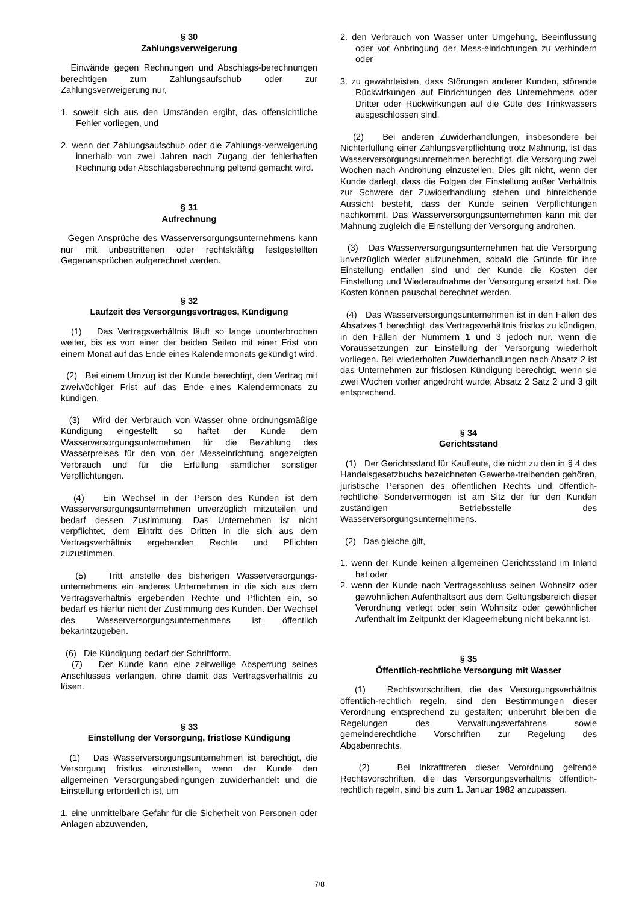§ 30
Zahlungsverweigerung
Einwände gegen Rechnungen und Abschlags-berechnungen berechtigen zum Zahlungsaufschub oder zur Zahlungsverweigerung nur,
1. soweit sich aus den Umständen ergibt, das offensichtliche Fehler vorliegen, und
2. wenn der Zahlungsaufschub oder die Zahlungs-verweigerung innerhalb von zwei Jahren nach Zugang der fehlerhaften Rechnung oder Abschlagsberechnung geltend gemacht wird.
§ 31
Aufrechnung
Gegen Ansprüche des Wasserversorgungsunternehmens kann nur mit unbestrittenen oder rechtskräftig festgestellten Gegenansprüchen aufgerechnet werden.
§ 32
Laufzeit des Versorgungsvortrages, Kündigung
(1) Das Vertragsverhältnis läuft so lange ununterbrochen weiter, bis es von einer der beiden Seiten mit einer Frist von einem Monat auf das Ende eines Kalendermonats gekündigt wird.
(2) Bei einem Umzug ist der Kunde berechtigt, den Vertrag mit zweiwöchiger Frist auf das Ende eines Kalendermonats zu kündigen.
(3) Wird der Verbrauch von Wasser ohne ordnungsmäßige Kündigung eingestellt, so haftet der Kunde dem Wasserversorgungsunternehmen für die Bezahlung des Wasserpreises für den von der Messeinrichtung angezeigten Verbrauch und für die Erfüllung sämtlicher sonstiger Verpflichtungen.
(4) Ein Wechsel in der Person des Kunden ist dem Wasserversorgungsunternehmen unverzüglich mitzuteilen und bedarf dessen Zustimmung. Das Unternehmen ist nicht verpflichtet, dem Eintritt des Dritten in die sich aus dem Vertragsverhältnis ergebenden Rechte und Pflichten zuzustimmen.
(5) Tritt anstelle des bisherigen Wasserversorgungs-unternehmens ein anderes Unternehmen in die sich aus dem Vertragsverhältnis ergebenden Rechte und Pflichten ein, so bedarf es hierfür nicht der Zustimmung des Kunden. Der Wechsel des Wasserversorgungsunternehmens ist öffentlich bekanntzugeben.
(6) Die Kündigung bedarf der Schriftform.
(7) Der Kunde kann eine zeitweilige Absperrung seines Anschlusses verlangen, ohne damit das Vertragsverhältnis zu lösen.
§ 33
Einstellung der Versorgung, fristlose Kündigung
(1) Das Wasserversorgungsunternehmen ist berechtigt, die Versorgung fristlos einzustellen, wenn der Kunde den allgemeinen Versorgungsbedingungen zuwiderhandelt und die Einstellung erforderlich ist, um
1. eine unmittelbare Gefahr für die Sicherheit von Personen oder Anlagen abzuwenden,
2. den Verbrauch von Wasser unter Umgehung, Beeinflussung oder vor Anbringung der Mess-einrichtungen zu verhindern oder
3. zu gewährleisten, dass Störungen anderer Kunden, störende Rückwirkungen auf Einrichtungen des Unternehmens oder Dritter oder Rückwirkungen auf die Güte des Trinkwassers ausgeschlossen sind.
(2) Bei anderen Zuwiderhandlungen, insbesondere bei Nichterfüllung einer Zahlungsverpflichtung trotz Mahnung, ist das Wasserversorgungsunternehmen berechtigt, die Versorgung zwei Wochen nach Androhung einzustellen. Dies gilt nicht, wenn der Kunde darlegt, dass die Folgen der Einstellung außer Verhältnis zur Schwere der Zuwiderhandlung stehen und hinreichende Aussicht besteht, dass der Kunde seinen Verpflichtungen nachkommt. Das Wasserversorgungsunternehmen kann mit der Mahnung zugleich die Einstellung der Versorgung androhen.
(3) Das Wasserversorgungsunternehmen hat die Versorgung unverzüglich wieder aufzunehmen, sobald die Gründe für ihre Einstellung entfallen sind und der Kunde die Kosten der Einstellung und Wiederaufnahme der Versorgung ersetzt hat. Die Kosten können pauschal berechnet werden.
(4) Das Wasserversorgungsunternehmen ist in den Fällen des Absatzes 1 berechtigt, das Vertragsverhältnis fristlos zu kündigen, in den Fällen der Nummern 1 und 3 jedoch nur, wenn die Voraussetzungen zur Einstellung der Versorgung wiederholt vorliegen. Bei wiederholten Zuwiderhandlungen nach Absatz 2 ist das Unternehmen zur fristlosen Kündigung berechtigt, wenn sie zwei Wochen vorher angedroht wurde; Absatz 2 Satz 2 und 3 gilt entsprechend.
§ 34
Gerichtsstand
(1) Der Gerichtsstand für Kaufleute, die nicht zu den in § 4 des Handelsgesetzbuchs bezeichneten Gewerbe-treibenden gehören, juristische Personen des öffentlichen Rechts und öffentlich-rechtliche Sondervermögen ist am Sitz der für den Kunden zuständigen Betriebsstelle des Wasserversorgungsunternehmens.
(2) Das gleiche gilt,
1. wenn der Kunde keinen allgemeinen Gerichtsstand im Inland hat oder
2. wenn der Kunde nach Vertragsschluss seinen Wohnsitz oder gewöhnlichen Aufenthaltsort aus dem Geltungsbereich dieser Verordnung verlegt oder sein Wohnsitz oder gewöhnlicher Aufenthalt im Zeitpunkt der Klageerhebung nicht bekannt ist.
§ 35
Öffentlich-rechtliche Versorgung mit Wasser
(1) Rechtsvorschriften, die das Versorgungsverhältnis öffentlich-rechtlich regeln, sind den Bestimmungen dieser Verordnung entsprechend zu gestalten; unberührt bleiben die Regelungen des Verwaltungsverfahrens sowie gemeinderechtliche Vorschriften zur Regelung des Abgabenrechts.
(2) Bei Inkrafttreten dieser Verordnung geltende Rechtsvorschriften, die das Versorgungsverhältnis öffentlich-rechtlich regeln, sind bis zum 1. Januar 1982 anzupassen.
7/8